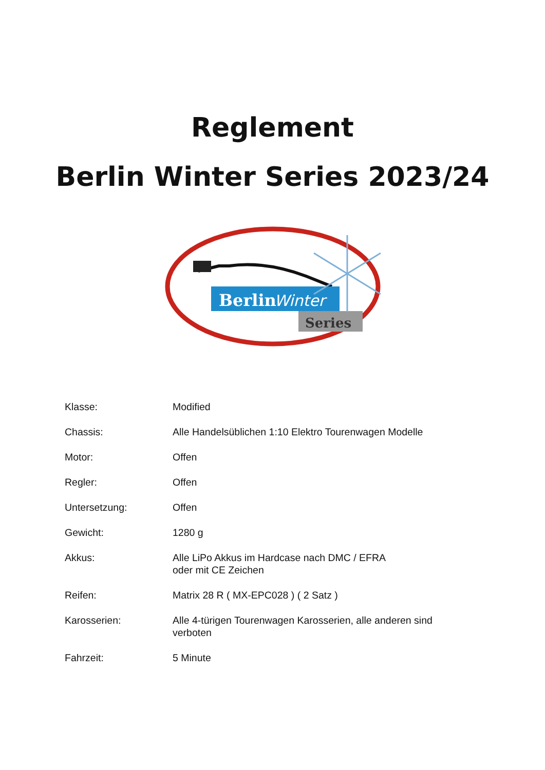Reglement
Berlin Winter Series 2023/24
Berlin
Winter
Series
Klasse: Modified
Chassis: Alle Handelsüblichen 1:10 Elektro Tourenwagen Modelle
Motor: Offen
Regler: Offen
Untersetzung: Offen
Gewicht: 1280 g
Akkus: Alle LiPo Akkus im Hardcase nach DMC / EFRA
oder mit CE Zeichen
Reifen: Matrix 28 R ( MX-EPC028 ) ( 2 Satz )
Karosserien: Alle 4-türigen Tourenwagen Karosserien, alle anderen sind
verboten
Fahrzeit: 5 Minute